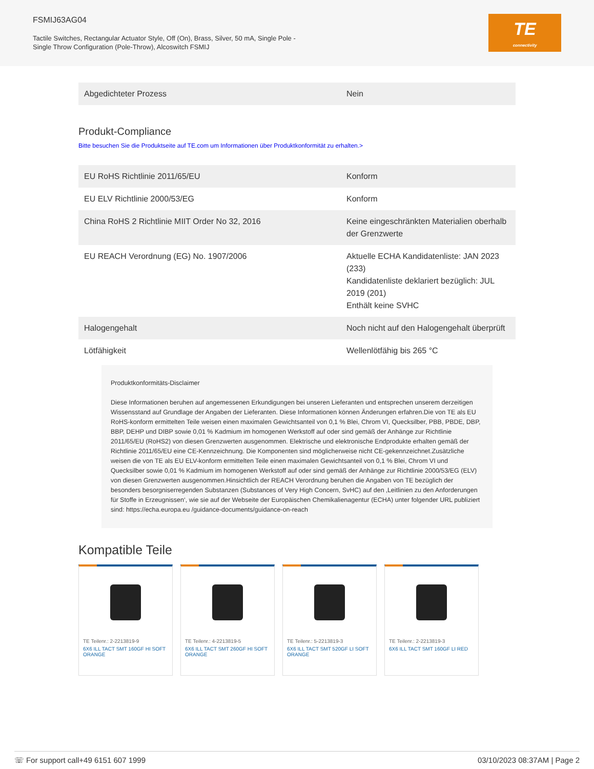FSMIJ63AG04
Tactile Switches, Rectangular Actuator Style, Off (On), Brass, Silver, 50 mA, Single Pole - Single Throw Configuration (Pole-Throw), Alcoswitch FSMIJ
TE
connectivity
| Abgedichteter Prozess | Nein |
Produkt-Compliance
Bitte besuchen Sie die Produktseite auf TE.com um Informationen über Produktkonformität zu erhalten.>
| EU RoHS Richtlinie 2011/65/EU | Konform |
| EU ELV Richtlinie 2000/53/EG | Konform |
| China RoHS 2 Richtlinie MIIT Order No 32, 2016 | Keine eingeschränkten Materialien oberhalb der Grenzwerte |
| EU REACH Verordnung (EG) No. 1907/2006 | Aktuelle ECHA Kandidatenliste: JAN 2023 (233) Kandidatenliste deklariert bezüglich: JUL 2019 (201) Enthält keine SVHC |
| Halogengehalt | Noch nicht auf den Halogengehalt überprüft |
| Lötfähigkeit | Wellenlötfähig bis 265 °C |
Produktkonformitäts-Disclaimer
Diese Informationen beruhen auf angemessenen Erkundigungen bei unseren Lieferanten und entsprechen unserem derzeitigen Wissensstand auf Grundlage der Angaben der Lieferanten. Diese Informationen können Änderungen erfahren.Die von TE als EU RoHS-konform ermittelten Teile weisen einen maximalen Gewichtsanteil von 0,1 % Blei, Chrom VI, Quecksilber, PBB, PBDE, DBP, BBP, DEHP und DIBP sowie 0,01 % Kadmium im homogenen Werkstoff auf oder sind gemäß der Anhänge zur Richtlinie 2011/65/EU (RoHS2) von diesen Grenzwerten ausgenommen. Elektrische und elektronische Endprodukte erhalten gemäß der Richtlinie 2011/65/EU eine CE-Kennzeichnung. Die Komponenten sind möglicherweise nicht CE-gekennzeichnet.Zusätzliche weisen die von TE als EU ELV-konform ermittelten Teile einen maximalen Gewichtsanteil von 0,1 % Blei, Chrom VI und Quecksilber sowie 0,01 % Kadmium im homogenen Werkstoff auf oder sind gemäß der Anhänge zur Richtlinie 2000/53/EG (ELV) von diesen Grenzwerten ausgenommen.Hinsichtlich der REACH Verordnung beruhen die Angaben von TE bezüglich der besonders besorgniserregenden Substanzen (Substances of Very High Concern, SvHC) auf den ‚Leitlinien zu den Anforderungen für Stoffe in Erzeugnissen‘, wie sie auf der Webseite der Europäischen Chemikalienagentur (ECHA) unter folgender URL publiziert sind: https://echa.europa.eu /guidance-documents/guidance-on-reach
Kompatible Teile
TE Teilenr.: 2-2213819-9
6X6 ILL TACT SMT 160GF HI SOFT ORANGE
TE Teilenr.: 4-2213819-5
6X6 ILL TACT SMT 260GF HI SOFT ORANGE
TE Teilenr.: 5-2213819-3
6X6 ILL TACT SMT 520GF LI SOFT ORANGE
TE Teilenr.: 2-2213819-3
6X6 ILL TACT SMT 160GF LI RED
☏ For support call+49 6151 607 1999 03/10/2023 08:37AM | Page 2